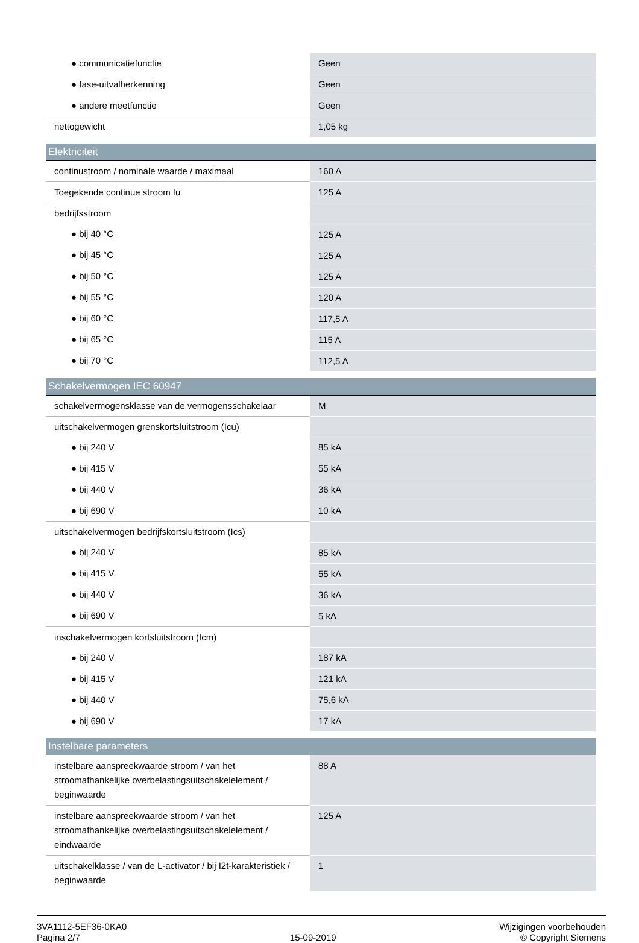| ● communicatiefunctie | Geen |
| ● fase-uitvalherkenning | Geen |
| ● andere meetfunctie | Geen |
| nettogewicht | 1,05 kg |
| Elektriciteit | |
| continustroom / nominale waarde / maximaal | 160 A |
| Toegekende continue stroom Iu | 125 A |
| bedrijfsstroom | |
| ● bij 40 °C | 125 A |
| ● bij 45 °C | 125 A |
| ● bij 50 °C | 125 A |
| ● bij 55 °C | 120 A |
| ● bij 60 °C | 117,5 A |
| ● bij 65 °C | 115 A |
| ● bij 70 °C | 112,5 A |
| Schakelvermogen IEC 60947 | |
| schakelvermogensklasse van de vermogensschakelaar | M |
| uitschakelvermogen grenskortsluitstroom (Icu) | |
| ● bij 240 V | 85 kA |
| ● bij 415 V | 55 kA |
| ● bij 440 V | 36 kA |
| ● bij 690 V | 10 kA |
| uitschakelvermogen bedrijfskortsluitstroom (Ics) | |
| ● bij 240 V | 85 kA |
| ● bij 415 V | 55 kA |
| ● bij 440 V | 36 kA |
| ● bij 690 V | 5 kA |
| inschakelvermogen kortsluitstroom (Icm) | |
| ● bij 240 V | 187 kA |
| ● bij 415 V | 121 kA |
| ● bij 440 V | 75,6 kA |
| ● bij 690 V | 17 kA |
| Instelbare parameters | |
| instelbare aanspreekwaarde stroom / van het stroomafhankelijke overbelastingsuitschakelelement / beginwaarde | 88 A |
| instelbare aanspreekwaarde stroom / van het stroomafhankelijke overbelastingsuitschakelelement / eindwaarde | 125 A |
| uitschakelklasse / van de L-activator / bij I2t-karakteristiek / beginwaarde | 1 |
3VA1112-5EF36-0KA0
Pagina 2/7
15-09-2019
Wijzigingen voorbehouden
© Copyright Siemens